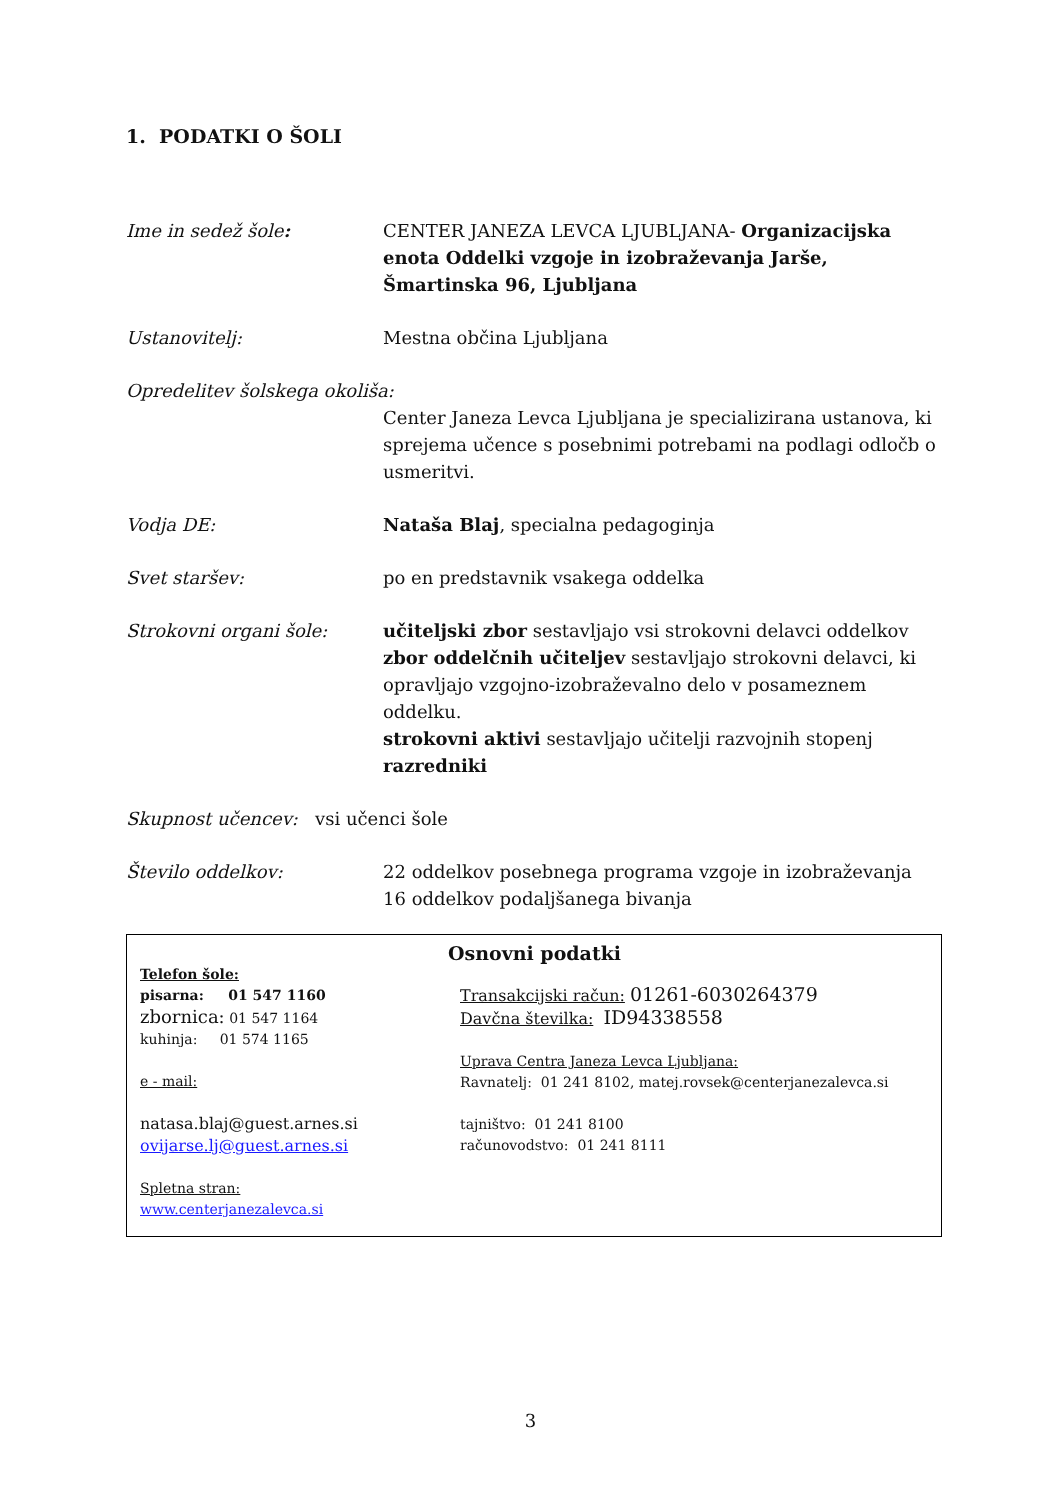1. PODATKI O ŠOLI
Ime in sedež šole: CENTER JANEZA LEVCA LJUBLJANA- Organizacijska enota Oddelki vzgoje in izobraževanja Jarše, Šmartinska 96, Ljubljana
Ustanovitelj: Mestna občina Ljubljana
Opredelitev šolskega okoliša:
Center Janeza Levca Ljubljana je specializirana ustanova, ki sprejema učence s posebnimi potrebami na podlagi odločb o usmeritvi.
Vodja DE: Nataša Blaj, specialna pedagoginja
Svet staršev: po en predstavnik vsakega oddelka
Strokovni organi šole: učiteljski zbor sestavljajo vsi strokovni delavci oddelkov
zbor oddelčnih učiteljev sestavljajo strokovni delavci, ki opravljajo vzgojno-izobraževalno delo v posameznem oddelku.
strokovni aktivi sestavljajo učitelji razvojnih stopenj
razredniki
Skupnost učencev: vsi učenci šole
Število oddelkov: 22 oddelkov posebnega programa vzgoje in izobraževanja
16 oddelkov podaljšanega bivanja
Osnovni podatki
Telefon šole:
pisarna: 01 547 1160
zbornica: 01 547 1164
kuhinja: 01 574 1165
e - mail:
natasa.blaj@guest.arnes.si
ovijarse.lj@guest.arnes.si
Spletna stran:
www.centerjanezalevca.si
Transakcijski račun: 01261-6030264379
Davčna številka: ID94338558
Uprava Centra Janeza Levca Ljubljana:
Ravnatelj: 01 241 8102, matej.rovsek@centerjanezalevca.si
tajništvo: 01 241 8100
računovodstvo: 01 241 8111
3